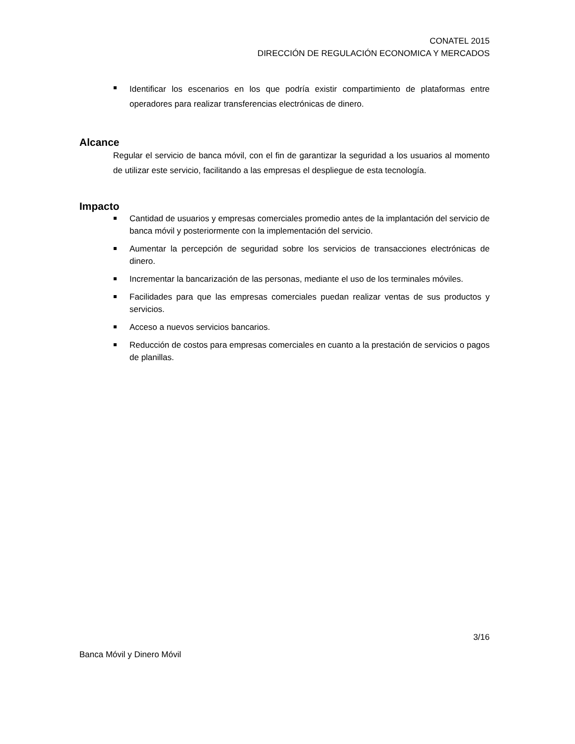CONATEL 2015
DIRECCIÓN DE REGULACIÓN ECONOMICA Y MERCADOS
Identificar los escenarios en los que podría existir compartimiento de plataformas entre operadores para realizar transferencias electrónicas de dinero.
Alcance
Regular el servicio de banca móvil, con el fin de garantizar la seguridad a los usuarios al momento de utilizar este servicio, facilitando a las empresas el despliegue de esta tecnología.
Impacto
Cantidad de usuarios y empresas comerciales promedio antes de la implantación del servicio de banca móvil y posteriormente con la implementación del servicio.
Aumentar la percepción de seguridad sobre los servicios de transacciones electrónicas de dinero.
Incrementar la bancarización de las personas, mediante el uso de los terminales móviles.
Facilidades para que las empresas comerciales puedan realizar ventas de sus productos y servicios.
Acceso a nuevos servicios bancarios.
Reducción de costos para empresas comerciales en cuanto a la prestación de servicios o pagos de planillas.
3/16
Banca Móvil y Dinero Móvil